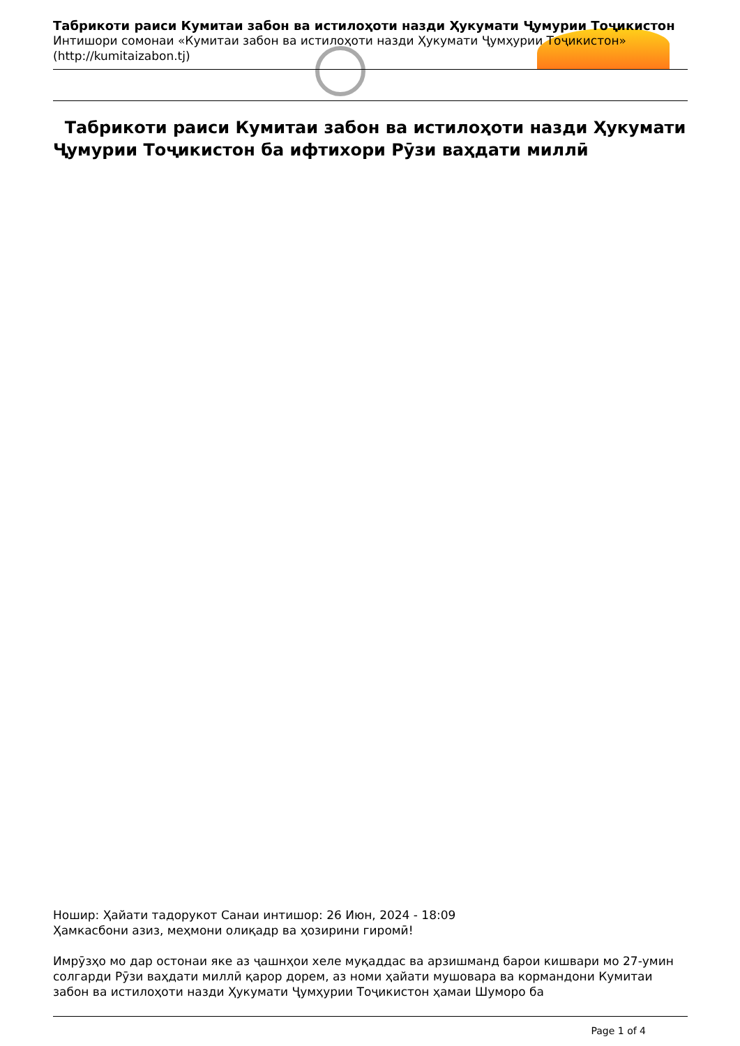Табрикоти раиси Кумитаи забон ва истилоҳоти назди Ҳукумати Ҷумурии Тоҷикистон
Интишори сомонаи «Кумитаи забон ва истилоҳоти назди Ҳукумати Ҷумҳурии Тоҷикистон»
(http://kumitaizabon.tj)
Табрикоти раиси Кумитаи забон ва истилоҳоти назди Ҳукумати Ҷумурии Тоҷикистон ба ифтихори Рӯзи ваҳдати миллӣ
Ношир: Ҳайати тадорукот Санаи интишор: 26 Июн, 2024 - 18:09
Ҳамкасбони азиз, меҳмони олиқадр ва ҳозирини гиромӣ!
Имрӯзҳо мо дар остонаи яке аз ҷашнҳои хеле муқаддас ва арзишманд барои кишвари мо 27-умин солгарди Рӯзи ваҳдати миллӣ қарор дорем, аз номи ҳайати мушовара ва кормандони Кумитаи забон ва истилоҳоти назди Ҳукумати Ҷумҳурии Тоҷикистон ҳамаи Шуморо ба
Page 1 of 4